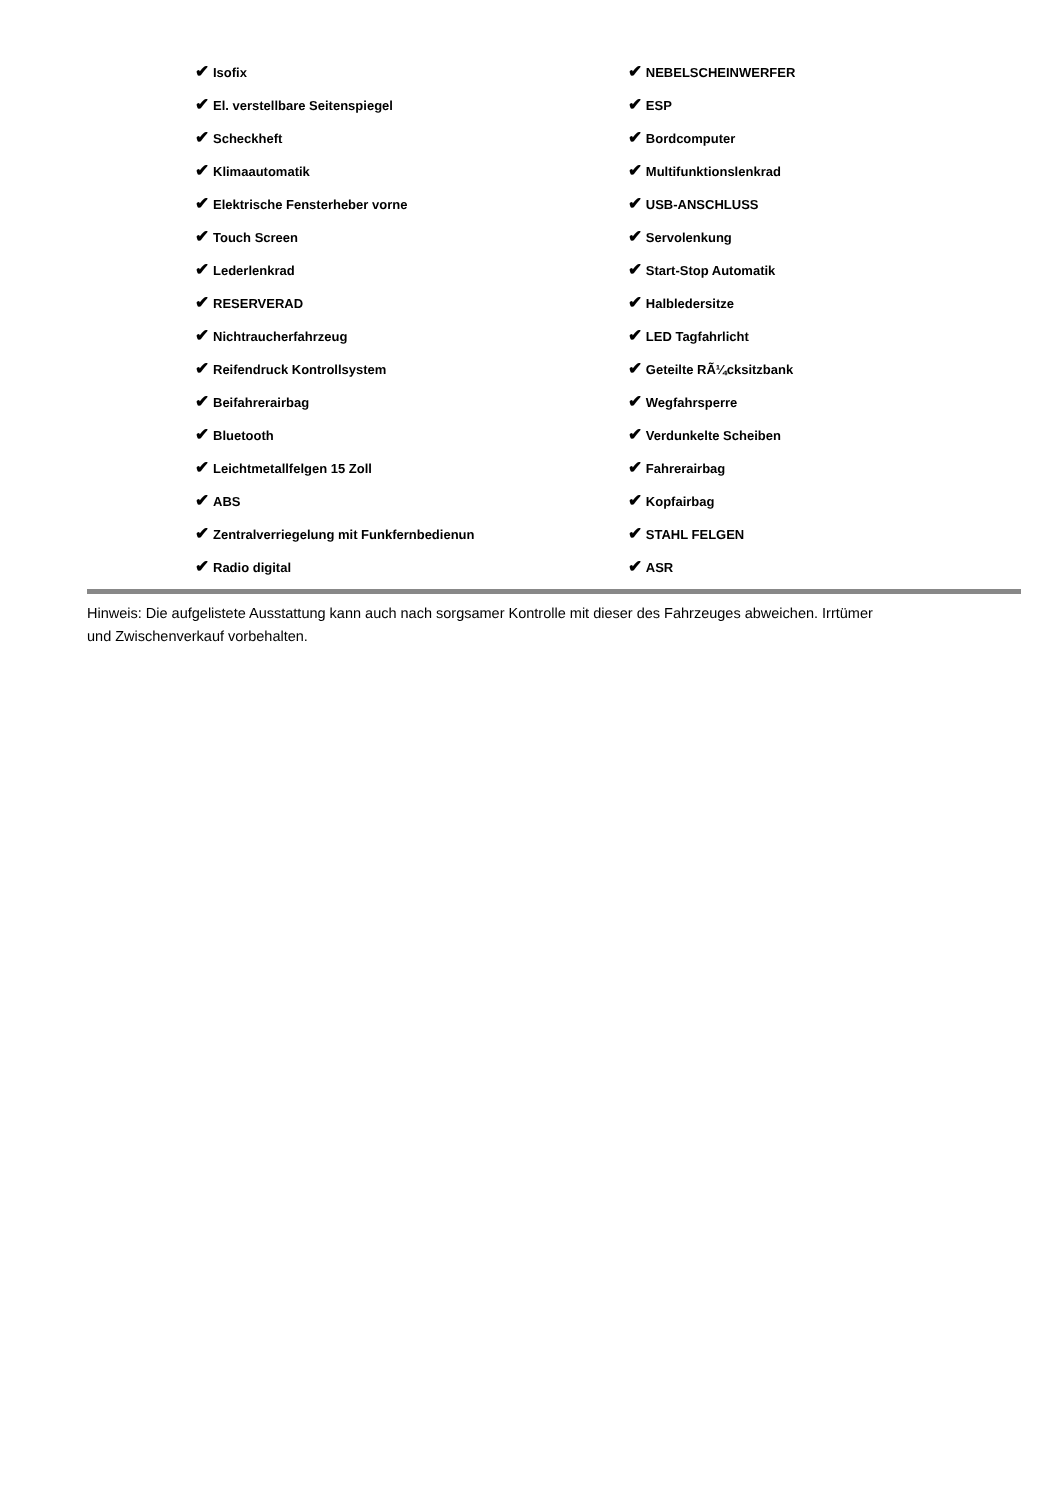| ✔ Isofix | ✔ NEBELSCHEINWERFER |
| ✔ El. verstellbare Seitenspiegel | ✔ ESP |
| ✔ Scheckheft | ✔ Bordcomputer |
| ✔ Klimaautomatik | ✔ Multifunktionslenkrad |
| ✔ Elektrische Fensterheber vorne | ✔ USB-ANSCHLUSS |
| ✔ Touch Screen | ✔ Servolenkung |
| ✔ Lederlenkrad | ✔ Start-Stop Automatik |
| ✔ RESERVERAD | ✔ Halbledersitze |
| ✔ Nichtraucherfahrzeug | ✔ LED Tagfahrlicht |
| ✔ Reifendruck Kontrollsystem | ✔ Geteilte RÃ¼cksitzbank |
| ✔ Beifahrerairbag | ✔ Wegfahrsperre |
| ✔ Bluetooth | ✔ Verdunkelte Scheiben |
| ✔ Leichtmetallfelgen 15 Zoll | ✔ Fahrerairbag |
| ✔ ABS | ✔ Kopfairbag |
| ✔ Zentralverriegelung mit Funkfernbedienun | ✔ STAHL FELGEN |
| ✔ Radio digital | ✔ ASR |
Hinweis: Die aufgelistete Ausstattung kann auch nach sorgsamer Kontrolle mit dieser des Fahrzeuges abweichen. Irrtümer und Zwischenverkauf vorbehalten.